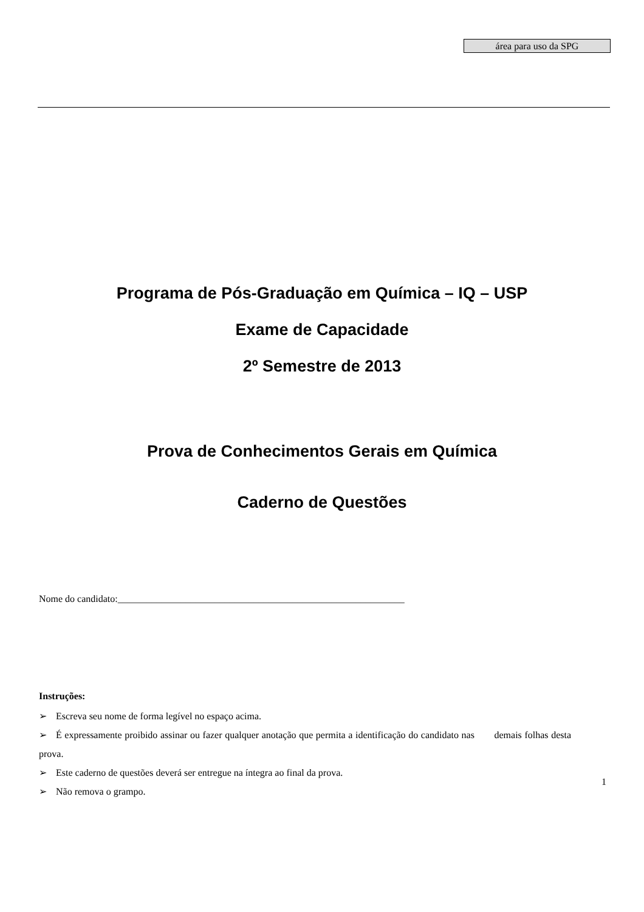área para uso da SPG
Programa de Pós-Graduação em Química – IQ – USP
Exame de Capacidade
2º Semestre de 2013
Prova de Conhecimentos Gerais em Química
Caderno de Questões
Nome do candidato:___________________________________________________________
Instruções:
➢ Escreva seu nome de forma legível no espaço acima.
➢ É expressamente proibido assinar ou fazer qualquer anotação que permita a identificação do candidato nas demais folhas desta prova.
➢ Este caderno de questões deverá ser entregue na íntegra ao final da prova.
➢ Não remova o grampo.
1